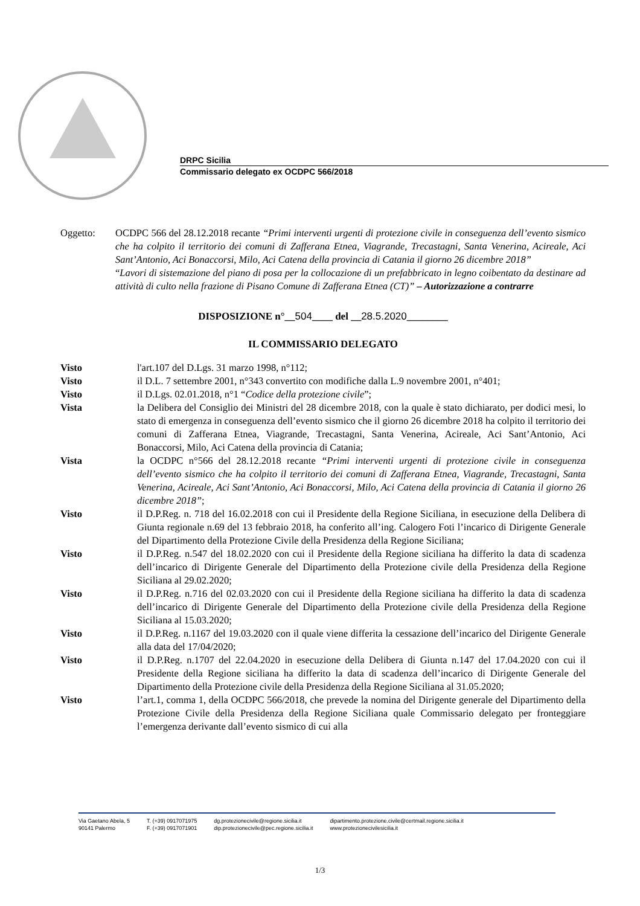DRPC Sicilia
Commissario delegato ex OCDPC 566/2018
Oggetto: OCDPC 566 del 28.12.2018 recante “Primi interventi urgenti di protezione civile in conseguenza dell’evento sismico che ha colpito il territorio dei comuni di Zafferana Etnea, Viagrande, Trecastagni, Santa Venerina, Acireale, Aci Sant’Antonio, Aci Bonaccorsi, Milo, Aci Catena della provincia di Catania il giorno 26 dicembre 2018”
“Lavori di sistemazione del piano di posa per la collocazione di un prefabbricato in legno coibentato da destinare ad attività di culto nella frazione di Pisano Comune di Zafferana Etnea (CT)” – Autorizzazione a contrarre
DISPOSIZIONE n°__504____ del __28.5.2020________
IL COMMISSARIO DELEGATO
Visto l'art.107 del D.Lgs. 31 marzo 1998, n°112;
Visto il D.L. 7 settembre 2001, n°343 convertito con modifiche dalla L.9 novembre 2001, n°401;
Visto il D.Lgs. 02.01.2018, n°1 “Codice della protezione civile”;
Vista la Delibera del Consiglio dei Ministri del 28 dicembre 2018, con la quale è stato dichiarato, per dodici mesi, lo stato di emergenza in conseguenza dell’evento sismico che il giorno 26 dicembre 2018 ha colpito il territorio dei comuni di Zafferana Etnea, Viagrande, Trecastagni, Santa Venerina, Acireale, Aci Sant’Antonio, Aci Bonaccorsi, Milo, Aci Catena della provincia di Catania;
Vista la OCDPC n°566 del 28.12.2018 recante “Primi interventi urgenti di protezione civile in conseguenza dell’evento sismico che ha colpito il territorio dei comuni di Zafferana Etnea, Viagrande, Trecastagni, Santa Venerina, Acireale, Aci Sant’Antonio, Aci Bonaccorsi, Milo, Aci Catena della provincia di Catania il giorno 26 dicembre 2018”;
Visto il D.P.Reg. n. 718 del 16.02.2018 con cui il Presidente della Regione Siciliana, in esecuzione della Delibera di Giunta regionale n.69 del 13 febbraio 2018, ha conferito all’ing. Calogero Foti l’incarico di Dirigente Generale del Dipartimento della Protezione Civile della Presidenza della Regione Siciliana;
Visto il D.P.Reg. n.547 del 18.02.2020 con cui il Presidente della Regione siciliana ha differito la data di scadenza dell’incarico di Dirigente Generale del Dipartimento della Protezione civile della Presidenza della Regione Siciliana al 29.02.2020;
Visto il D.P.Reg. n.716 del 02.03.2020 con cui il Presidente della Regione siciliana ha differito la data di scadenza dell’incarico di Dirigente Generale del Dipartimento della Protezione civile della Presidenza della Regione Siciliana al 15.03.2020;
Visto il D.P.Reg. n.1167 del 19.03.2020 con il quale viene differita la cessazione dell’incarico del Dirigente Generale alla data del 17/04/2020;
Visto il D.P.Reg. n.1707 del 22.04.2020 in esecuzione della Delibera di Giunta n.147 del 17.04.2020 con cui il Presidente della Regione siciliana ha differito la data di scadenza dell’incarico di Dirigente Generale del Dipartimento della Protezione civile della Presidenza della Regione Siciliana al 31.05.2020;
Visto l’art.1, comma 1, della OCDPC 566/2018, che prevede la nomina del Dirigente generale del Dipartimento della Protezione Civile della Presidenza della Regione Siciliana quale Commissario delegato per fronteggiare l’emergenza derivante dall’evento sismico di cui alla
Via Gaetano Abela, 5
90141 Palermo
T. (+39) 0917071975
F. (+39) 0917071901
dg.protezionecivile@regione.sicilia.it
dip.protezionecivile@pec.regione.sicilia.it
dipartimento.protezione.civile@certmail.regione.sicilia.it
www.protezionecivilesicilia.it
1/3